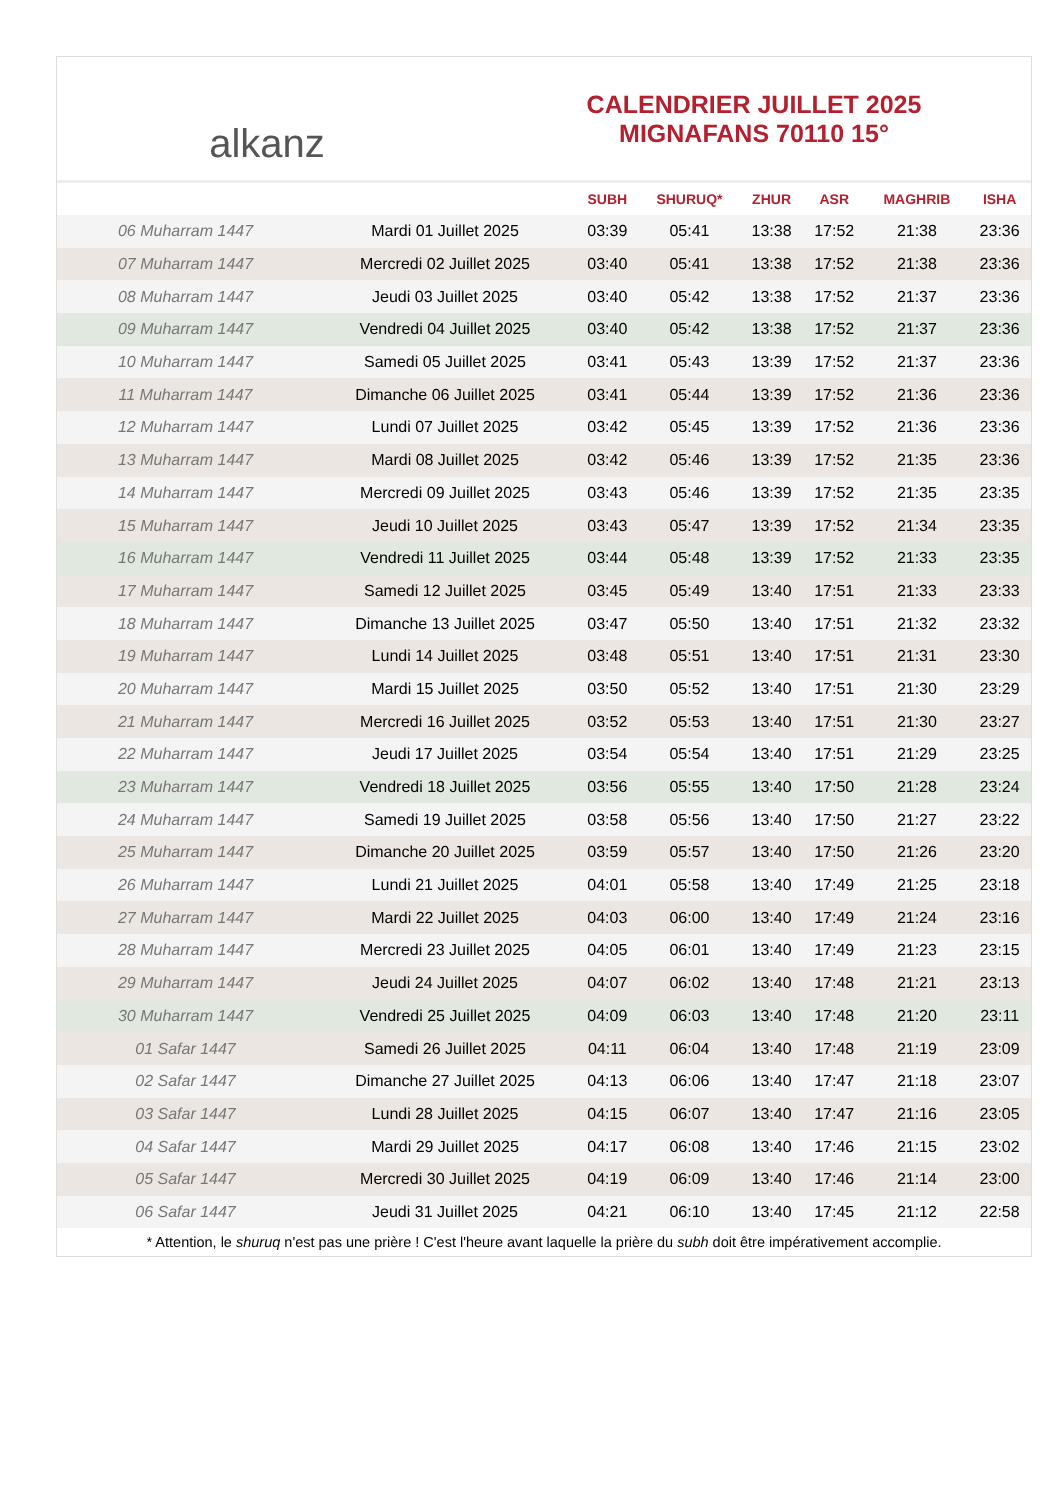alkanz
CALENDRIER JUILLET 2025
MIGNAFANS 70110 15°
| | | SUBH | SHURUQ* | ZHUR | ASR | MAGHRIB | ISHA |
| --- | --- | --- | --- | --- | --- | --- | --- |
| 06 Muharram 1447 | Mardi 01 Juillet 2025 | 03:39 | 05:41 | 13:38 | 17:52 | 21:38 | 23:36 |
| 07 Muharram 1447 | Mercredi 02 Juillet 2025 | 03:40 | 05:41 | 13:38 | 17:52 | 21:38 | 23:36 |
| 08 Muharram 1447 | Jeudi 03 Juillet 2025 | 03:40 | 05:42 | 13:38 | 17:52 | 21:37 | 23:36 |
| 09 Muharram 1447 | Vendredi 04 Juillet 2025 | 03:40 | 05:42 | 13:38 | 17:52 | 21:37 | 23:36 |
| 10 Muharram 1447 | Samedi 05 Juillet 2025 | 03:41 | 05:43 | 13:39 | 17:52 | 21:37 | 23:36 |
| 11 Muharram 1447 | Dimanche 06 Juillet 2025 | 03:41 | 05:44 | 13:39 | 17:52 | 21:36 | 23:36 |
| 12 Muharram 1447 | Lundi 07 Juillet 2025 | 03:42 | 05:45 | 13:39 | 17:52 | 21:36 | 23:36 |
| 13 Muharram 1447 | Mardi 08 Juillet 2025 | 03:42 | 05:46 | 13:39 | 17:52 | 21:35 | 23:36 |
| 14 Muharram 1447 | Mercredi 09 Juillet 2025 | 03:43 | 05:46 | 13:39 | 17:52 | 21:35 | 23:35 |
| 15 Muharram 1447 | Jeudi 10 Juillet 2025 | 03:43 | 05:47 | 13:39 | 17:52 | 21:34 | 23:35 |
| 16 Muharram 1447 | Vendredi 11 Juillet 2025 | 03:44 | 05:48 | 13:39 | 17:52 | 21:33 | 23:35 |
| 17 Muharram 1447 | Samedi 12 Juillet 2025 | 03:45 | 05:49 | 13:40 | 17:51 | 21:33 | 23:33 |
| 18 Muharram 1447 | Dimanche 13 Juillet 2025 | 03:47 | 05:50 | 13:40 | 17:51 | 21:32 | 23:32 |
| 19 Muharram 1447 | Lundi 14 Juillet 2025 | 03:48 | 05:51 | 13:40 | 17:51 | 21:31 | 23:30 |
| 20 Muharram 1447 | Mardi 15 Juillet 2025 | 03:50 | 05:52 | 13:40 | 17:51 | 21:30 | 23:29 |
| 21 Muharram 1447 | Mercredi 16 Juillet 2025 | 03:52 | 05:53 | 13:40 | 17:51 | 21:30 | 23:27 |
| 22 Muharram 1447 | Jeudi 17 Juillet 2025 | 03:54 | 05:54 | 13:40 | 17:51 | 21:29 | 23:25 |
| 23 Muharram 1447 | Vendredi 18 Juillet 2025 | 03:56 | 05:55 | 13:40 | 17:50 | 21:28 | 23:24 |
| 24 Muharram 1447 | Samedi 19 Juillet 2025 | 03:58 | 05:56 | 13:40 | 17:50 | 21:27 | 23:22 |
| 25 Muharram 1447 | Dimanche 20 Juillet 2025 | 03:59 | 05:57 | 13:40 | 17:50 | 21:26 | 23:20 |
| 26 Muharram 1447 | Lundi 21 Juillet 2025 | 04:01 | 05:58 | 13:40 | 17:49 | 21:25 | 23:18 |
| 27 Muharram 1447 | Mardi 22 Juillet 2025 | 04:03 | 06:00 | 13:40 | 17:49 | 21:24 | 23:16 |
| 28 Muharram 1447 | Mercredi 23 Juillet 2025 | 04:05 | 06:01 | 13:40 | 17:49 | 21:23 | 23:15 |
| 29 Muharram 1447 | Jeudi 24 Juillet 2025 | 04:07 | 06:02 | 13:40 | 17:48 | 21:21 | 23:13 |
| 30 Muharram 1447 | Vendredi 25 Juillet 2025 | 04:09 | 06:03 | 13:40 | 17:48 | 21:20 | 23:11 |
| 01 Safar 1447 | Samedi 26 Juillet 2025 | 04:11 | 06:04 | 13:40 | 17:48 | 21:19 | 23:09 |
| 02 Safar 1447 | Dimanche 27 Juillet 2025 | 04:13 | 06:06 | 13:40 | 17:47 | 21:18 | 23:07 |
| 03 Safar 1447 | Lundi 28 Juillet 2025 | 04:15 | 06:07 | 13:40 | 17:47 | 21:16 | 23:05 |
| 04 Safar 1447 | Mardi 29 Juillet 2025 | 04:17 | 06:08 | 13:40 | 17:46 | 21:15 | 23:02 |
| 05 Safar 1447 | Mercredi 30 Juillet 2025 | 04:19 | 06:09 | 13:40 | 17:46 | 21:14 | 23:00 |
| 06 Safar 1447 | Jeudi 31 Juillet 2025 | 04:21 | 06:10 | 13:40 | 17:45 | 21:12 | 22:58 |
* Attention, le shuruq n'est pas une prière ! C'est l'heure avant laquelle la prière du subh doit être impérativement accomplie.